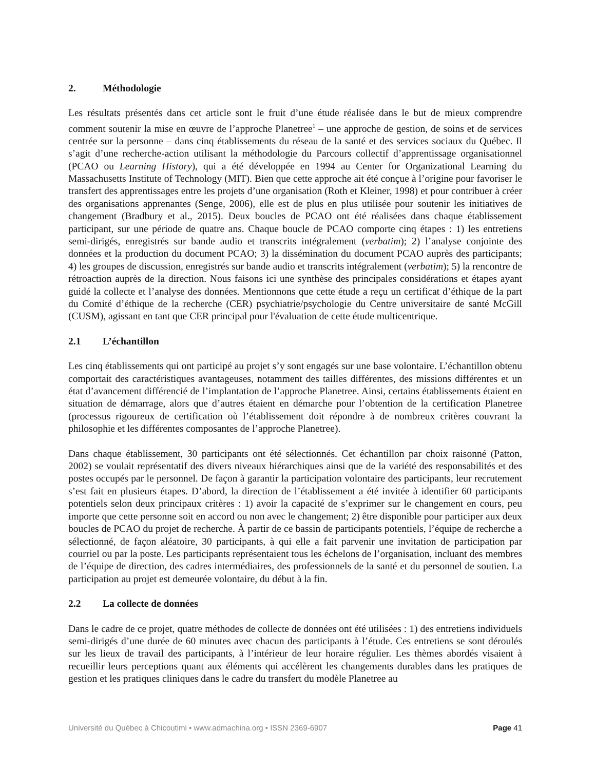2. Méthodologie
Les résultats présentés dans cet article sont le fruit d’une étude réalisée dans le but de mieux comprendre comment soutenir la mise en œuvre de l’approche Planetree<sup>1</sup> – une approche de gestion, de soins et de services centrée sur la personne – dans cinq établissements du réseau de la santé et des services sociaux du Québec. Il s’agit d’une recherche-action utilisant la méthodologie du Parcours collectif d’apprentissage organisationnel (PCAO ou Learning History), qui a été développée en 1994 au Center for Organizational Learning du Massachusetts Institute of Technology (MIT). Bien que cette approche ait été conçue à l’origine pour favoriser le transfert des apprentissages entre les projets d’une organisation (Roth et Kleiner, 1998) et pour contribuer à créer des organisations apprenantes (Senge, 2006), elle est de plus en plus utilisée pour soutenir les initiatives de changement (Bradbury et al., 2015). Deux boucles de PCAO ont été réalisées dans chaque établissement participant, sur une période de quatre ans. Chaque boucle de PCAO comporte cinq étapes : 1) les entretiens semi-dirigés, enregistrés sur bande audio et transcrits intégralement (verbatim); 2) l’analyse conjointe des données et la production du document PCAO; 3) la dissémination du document PCAO auprès des participants; 4) les groupes de discussion, enregistrés sur bande audio et transcrits intégralement (verbatim); 5) la rencontre de rétroaction auprès de la direction. Nous faisons ici une synthèse des principales considérations et étapes ayant guidé la collecte et l’analyse des données. Mentionnons que cette étude a reçu un certificat d’éthique de la part du Comité d’éthique de la recherche (CER) psychiatrie/psychologie du Centre universitaire de santé McGill (CUSM), agissant en tant que CER principal pour l'évaluation de cette étude multicentrique.
2.1 L’échantillon
Les cinq établissements qui ont participé au projet s’y sont engagés sur une base volontaire. L’échantillon obtenu comportait des caractéristiques avantageuses, notamment des tailles différentes, des missions différentes et un état d’avancement différencié de l’implantation de l’approche Planetree. Ainsi, certains établissements étaient en situation de démarrage, alors que d’autres étaient en démarche pour l’obtention de la certification Planetree (processus rigoureux de certification où l’établissement doit répondre à de nombreux critères couvrant la philosophie et les différentes composantes de l’approche Planetree).
Dans chaque établissement, 30 participants ont été sélectionnés. Cet échantillon par choix raisonné (Patton, 2002) se voulait représentatif des divers niveaux hiérarchiques ainsi que de la variété des responsabilités et des postes occupés par le personnel. De façon à garantir la participation volontaire des participants, leur recrutement s’est fait en plusieurs étapes. D’abord, la direction de l’établissement a été invitée à identifier 60 participants potentiels selon deux principaux critères : 1) avoir la capacité de s’exprimer sur le changement en cours, peu importe que cette personne soit en accord ou non avec le changement; 2) être disponible pour participer aux deux boucles de PCAO du projet de recherche. À partir de ce bassin de participants potentiels, l’équipe de recherche a sélectionné, de façon aléatoire, 30 participants, à qui elle a fait parvenir une invitation de participation par courriel ou par la poste. Les participants représentaient tous les échelons de l’organisation, incluant des membres de l’équipe de direction, des cadres intermédiaires, des professionnels de la santé et du personnel de soutien. La participation au projet est demeurée volontaire, du début à la fin.
2.2 La collecte de données
Dans le cadre de ce projet, quatre méthodes de collecte de données ont été utilisées : 1) des entretiens individuels semi-dirigés d’une durée de 60 minutes avec chacun des participants à l’étude. Ces entretiens se sont déroulés sur les lieux de travail des participants, à l’intérieur de leur horaire régulier. Les thèmes abordés visaient à recueillir leurs perceptions quant aux éléments qui accélèrent les changements durables dans les pratiques de gestion et les pratiques cliniques dans le cadre du transfert du modèle Planetree au
Université du Québec à Chicoutimi • www.admachina.org • ISSN 2369-6907 Page 41